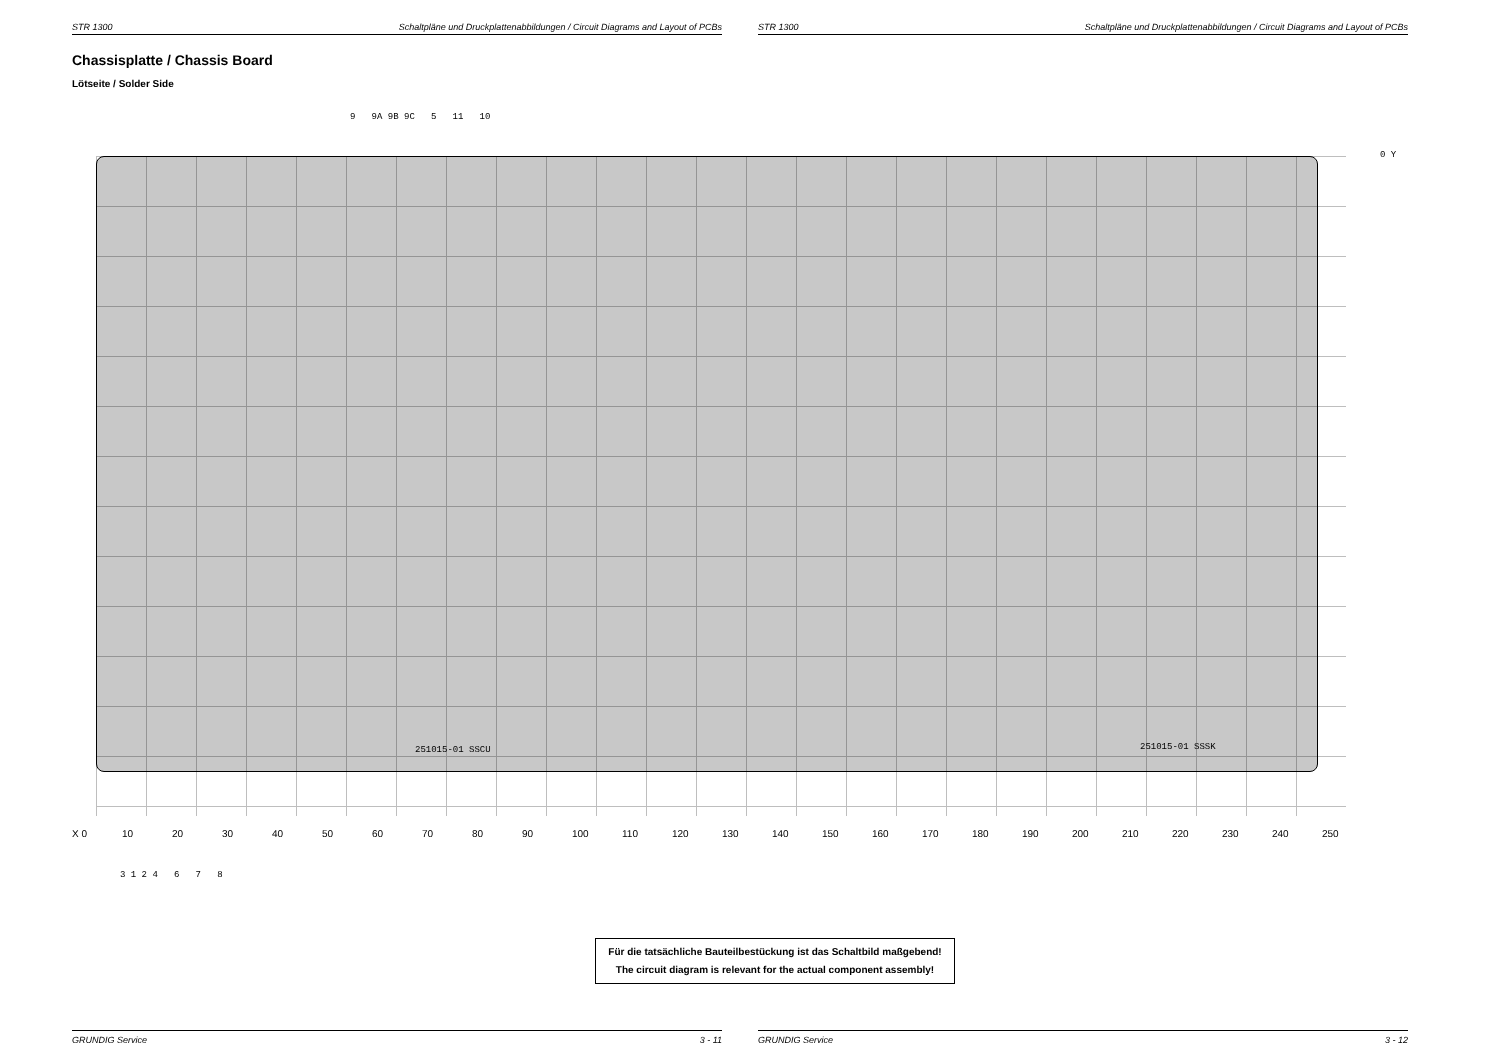STR 1300 Schaltpläne und Druckplattenabbildungen / Circuit Diagrams and Layout of PCBs
STR 1300 Schaltpläne und Druckplattenabbildungen / Circuit Diagrams and Layout of PCBs
Chassisplatte / Chassis Board
Lötseite / Solder Side
9 9A 9B 9C 5 11 10
251015-01 SSCU 251015-01 SSSK
0 Y
X 0 10 20 30 40 50 60 70 80 90 100 110 120 130 140 150 160 170 180 190 200 210 220 230 240 250
3 1 2 4 6 7 8
Für die tatsächliche Bauteilbestückung ist das Schaltbild maßgebend!
The circuit diagram is relevant for the actual component assembly!
GRUNDIG Service 3 - 11 GRUNDIG Service 3 - 12